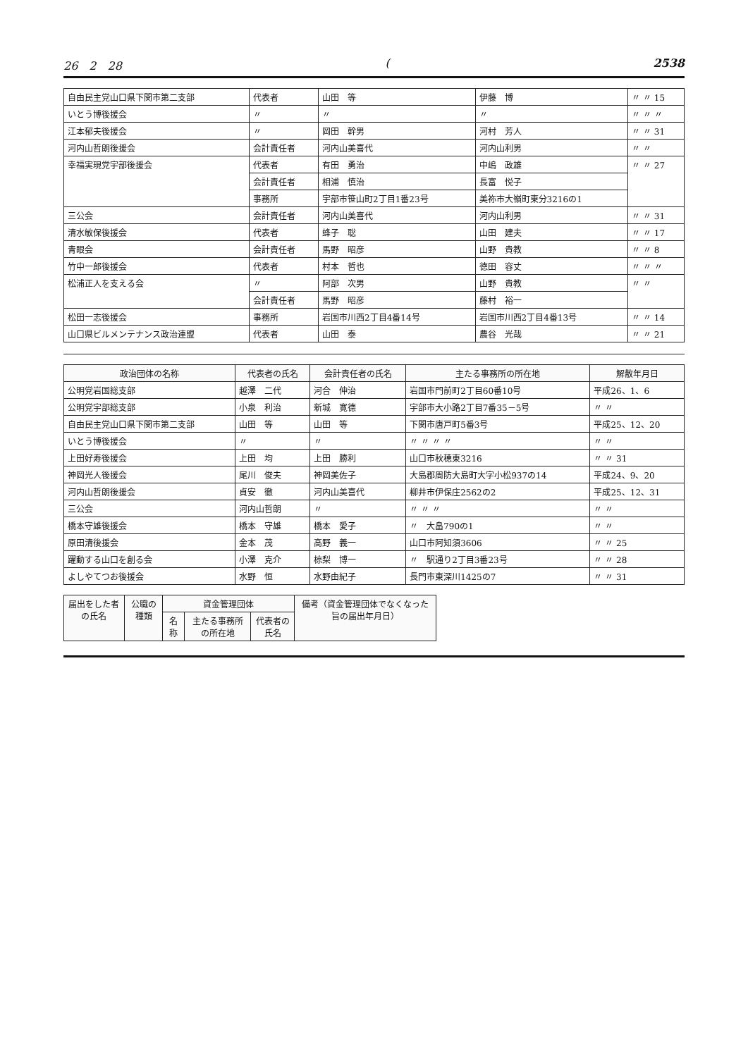26　2　28 (2538
| 自由民主党山口県下関市第二支部 | 代表者 | 山田 等 | 伊藤 博 | 〃 〃 15 |
| いとう博後援会 | 〃 | 〃 | 〃 | 〃 〃 〃 |
| 江本郁夫後援会 | 〃 | 岡田 幹男 | 河村 芳人 | 〃 〃 31 |
| 河内山哲朗後援会 | 会計責任者 | 河内山美喜代 | 河内山利男 | 〃 〃 |
| 幸福実現党宇部後援会 | 代表者 | 有田 勇治 | 中嶋 政雄 | 〃 〃 27 |
| | 会計責任者 | 相浦 慎治 | 長富 悦子 | |
| | 事務所 | 宇部市笹山町2丁目1番23号 | 美祢市大嶺町東分3216の1 | |
| 三公会 | 会計責任者 | 河内山美喜代 | 河内山利男 | 〃 〃 31 |
| 清水敏保後援会 | 代表者 | 蜂子 聡 | 山田 建夫 | 〃 〃 17 |
| 青眼会 | 会計責任者 | 馬野 昭彦 | 山野 貴教 | 〃 〃 8 |
| 竹中一郎後援会 | 代表者 | 村本 哲也 | 徳田 容丈 | 〃 〃 〃 |
| 松浦正人を支える会 | 〃 | 阿部 次男 | 山野 貴教 | 〃 〃 |
| | 会計責任者 | 馬野 昭彦 | 藤村 裕一 | |
| 松田一志後援会 | 事務所 | 岩国市川西2丁目4番14号 | 岩国市川西2丁目4番13号 | 〃 〃 14 |
| 山口県ビルメンテナンス政治連盟 | 代表者 | 山田 泰 | 農谷 光哉 | 〃 〃 21 |
| 政治団体の名称 | 代表者の氏名 | 会計責任者の氏名 | 主たる事務所の所在地 | 解散年月日 |
| --- | --- | --- | --- | --- |
| 公明党岩国総支部 | 越澤 二代 | 河合 伸治 | 岩国市門前町2丁目60番10号 | 平成26、1、6 |
| 公明党宇部総支部 | 小泉 利治 | 新城 寛德 | 宇部市大小路2丁目7番35－5号 | 〃 〃 |
| 自由民主党山口県下関市第二支部 | 山田 等 | 山田 等 | 下関市唐戸町5番3号 | 平成25、12、20 |
| いとう博後援会 | 〃 | 〃 | 〃 〃 〃 〃 | 〃 〃 |
| 上田好寿後援会 | 上田 均 | 上田 勝利 | 山口市秋穂東3216 | 〃 〃 31 |
| 神岡光人後援会 | 尾川 俊夫 | 神岡美佐子 | 大島郡周防大島町大字小松937の14 | 平成24、9、20 |
| 河内山哲朗後援会 | 貞安 徹 | 河内山美喜代 | 柳井市伊保庄2562の2 | 平成25、12、31 |
| 三公会 | 河内山哲朗 | 〃 | 〃 〃 〃 | 〃 〃 |
| 橋本守雄後援会 | 橋本 守雄 | 橋本 愛子 | 〃 大畠790の1 | 〃 〃 |
| 原田清後援会 | 金本 茂 | 高野 義一 | 山口市阿知須3606 | 〃 〃 25 |
| 躍動する山口を創る会 | 小澤 克介 | 椋梨 博一 | 〃 駅通り2丁目3番23号 | 〃 〃 28 |
| よしやてつお後援会 | 水野 恒 | 水野由紀子 | 長門市東深川1425の7 | 〃 〃 31 |
| 届出をした者の氏名 | 公職の種類 | 資金管理団体 | | | 備考（資金管理団体でなくなった旨の届出年月日） |
| --- | --- | --- | --- | --- | --- |
| | | 名称 | 主たる事務所の所在地 | 代表者の氏名 | |